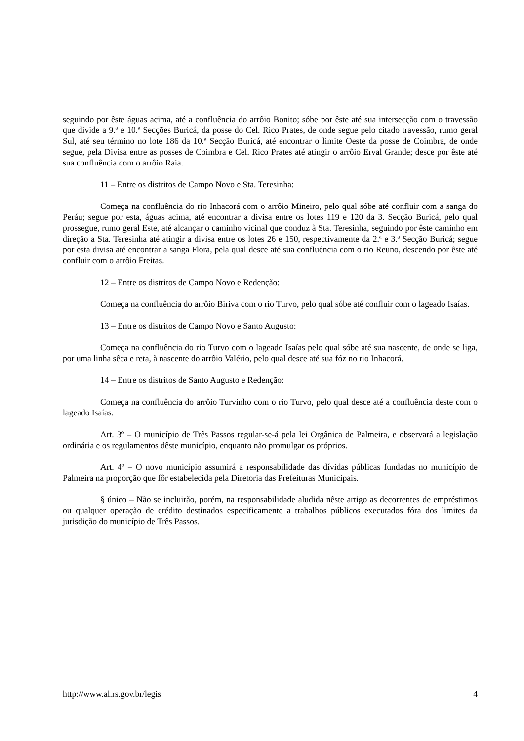seguindo por êste águas acima, até a confluência do arrôio Bonito; sóbe por êste até sua intersecção com o travessão que divide a 9.ª e 10.ª Secções Buricá, da posse do Cel. Rico Prates, de onde segue pelo citado travessão, rumo geral Sul, até seu término no lote 186 da 10.ª Secção Buricá, até encontrar o limite Oeste da posse de Coimbra, de onde segue, pela Divisa entre as posses de Coimbra e Cel. Rico Prates até atingir o arrôio Erval Grande; desce por êste até sua confluência com o arrôio Raia.
11 – Entre os distritos de Campo Novo e Sta. Teresinha:
Começa na confluência do rio Inhacorá com o arrôio Mineiro, pelo qual sóbe até confluir com a sanga do Peráu; segue por esta, águas acima, até encontrar a divisa entre os lotes 119 e 120 da 3. Secção Buricá, pelo qual prossegue, rumo geral Este, até alcançar o caminho vicinal que conduz à Sta. Teresinha, seguindo por êste caminho em direção a Sta. Teresinha até atingir a divisa entre os lotes 26 e 150, respectivamente da 2.ª e 3.ª Secção Buricá; segue por esta divisa até encontrar a sanga Flora, pela qual desce até sua confluência com o rio Reuno, descendo por êste até confluir com o arrôio Freitas.
12 – Entre os distritos de Campo Novo e Redenção:
Começa na confluência do arrôio Biriva com o rio Turvo, pelo qual sóbe até confluir com o lageado Isaías.
13 – Entre os distritos de Campo Novo e Santo Augusto:
Começa na confluência do rio Turvo com o lageado Isaías pelo qual sóbe até sua nascente, de onde se liga, por uma linha sêca e reta, à nascente do arrôio Valério, pelo qual desce até sua fóz no rio Inhacorá.
14 – Entre os distritos de Santo Augusto e Redenção:
Começa na confluência do arrôio Turvinho com o rio Turvo, pelo qual desce até a confluência deste com o lageado Isaías.
Art. 3º – O município de Três Passos regular-se-á pela lei Orgânica de Palmeira, e observará a legislação ordinária e os regulamentos dêste município, enquanto não promulgar os próprios.
Art. 4º – O novo município assumirá a responsabilidade das dívidas públicas fundadas no município de Palmeira na proporção que fôr estabelecida pela Diretoria das Prefeituras Municipais.
§ único – Não se incluirão, porém, na responsabilidade aludida nêste artigo as decorrentes de empréstimos ou qualquer operação de crédito destinados especificamente a trabalhos públicos executados fóra dos limites da jurisdição do município de Três Passos.
http://www.al.rs.gov.br/legis 4